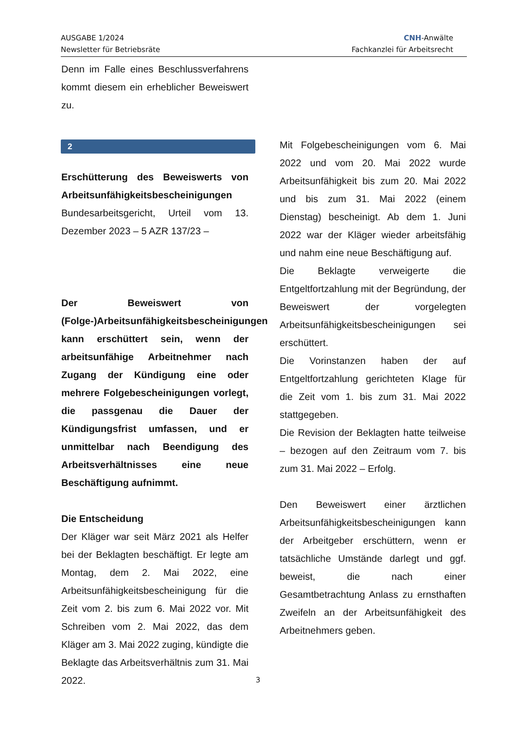AUSGABE 1/2024
Newsletter für Betriebsräte
CNH-Anwälte
Fachkanzlei für Arbeitsrecht
Denn im Falle eines Beschlussverfahrens kommt diesem ein erheblicher Beweiswert zu.
2
Erschütterung des Beweiswerts von Arbeitsunfähigkeitsbescheinigungen
Bundesarbeitsgericht, Urteil vom 13. Dezember 2023 – 5 AZR 137/23 –
Der Beweiswert von (Folge-)Arbeitsunfähigkeitsbescheinigungen kann erschüttert sein, wenn der arbeitsunfähige Arbeitnehmer nach Zugang der Kündigung eine oder mehrere Folgebescheinigungen vorlegt, die passgenau die Dauer der Kündigungsfrist umfassen, und er unmittelbar nach Beendigung des Arbeitsverhältnisses eine neue Beschäftigung aufnimmt.
Die Entscheidung
Der Kläger war seit März 2021 als Helfer bei der Beklagten beschäftigt. Er legte am Montag, dem 2. Mai 2022, eine Arbeitsunfähigkeitsbescheinigung für die Zeit vom 2. bis zum 6. Mai 2022 vor. Mit Schreiben vom 2. Mai 2022, das dem Kläger am 3. Mai 2022 zuging, kündigte die Beklagte das Arbeitsverhältnis zum 31. Mai 2022.
Mit Folgebescheinigungen vom 6. Mai 2022 und vom 20. Mai 2022 wurde Arbeitsunfähigkeit bis zum 20. Mai 2022 und bis zum 31. Mai 2022 (einem Dienstag) bescheinigt. Ab dem 1. Juni 2022 war der Kläger wieder arbeitsfähig und nahm eine neue Beschäftigung auf.
Die Beklagte verweigerte die Entgeltfortzahlung mit der Begründung, der Beweiswert der vorgelegten Arbeitsunfähigkeitsbescheinigungen sei erschüttert.
Die Vorinstanzen haben der auf Entgeltfortzahlung gerichteten Klage für die Zeit vom 1. bis zum 31. Mai 2022 stattgegeben.
Die Revision der Beklagten hatte teilweise – bezogen auf den Zeitraum vom 7. bis zum 31. Mai 2022 – Erfolg.
Den Beweiswert einer ärztlichen Arbeitsunfähigkeitsbescheinigungen kann der Arbeitgeber erschüttern, wenn er tatsächliche Umstände darlegt und ggf. beweist, die nach einer Gesamtbetrachtung Anlass zu ernsthaften Zweifeln an der Arbeitsunfähigkeit des Arbeitnehmers geben.
3